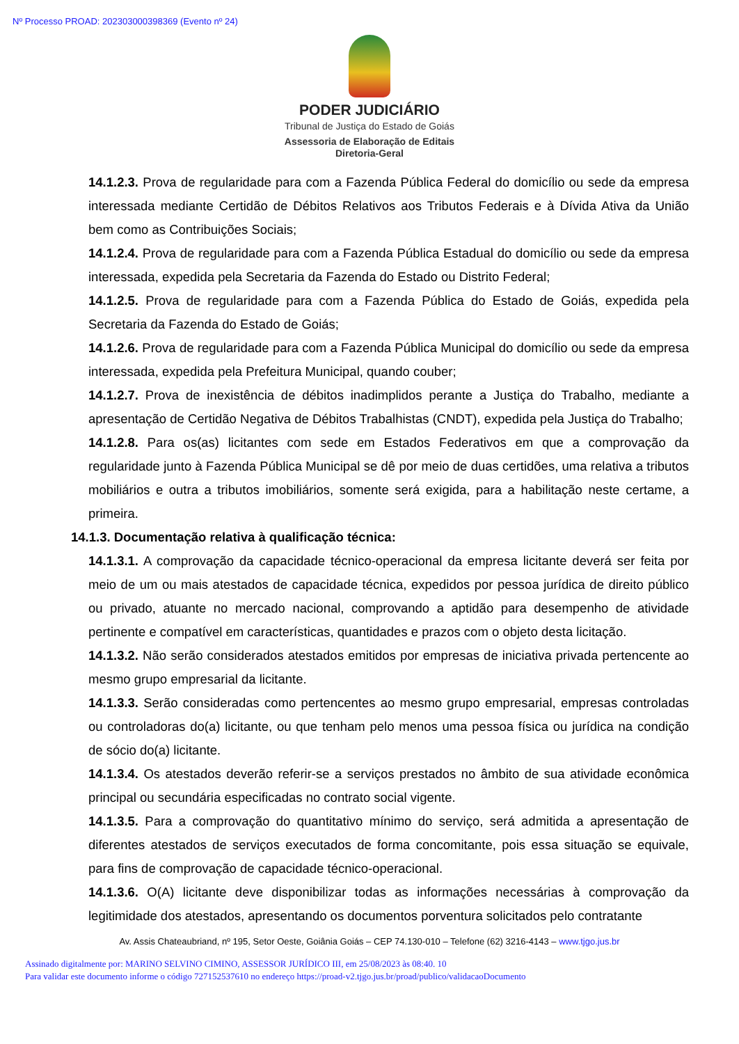Nº Processo PROAD: 202303000398369 (Evento nº 24)
PODER JUDICIÁRIO
Tribunal de Justiça do Estado de Goiás
Assessoria de Elaboração de Editais
Diretoria-Geral
14.1.2.3. Prova de regularidade para com a Fazenda Pública Federal do domicílio ou sede da empresa interessada mediante Certidão de Débitos Relativos aos Tributos Federais e à Dívida Ativa da União bem como as Contribuições Sociais;
14.1.2.4. Prova de regularidade para com a Fazenda Pública Estadual do domicílio ou sede da empresa interessada, expedida pela Secretaria da Fazenda do Estado ou Distrito Federal;
14.1.2.5. Prova de regularidade para com a Fazenda Pública do Estado de Goiás, expedida pela Secretaria da Fazenda do Estado de Goiás;
14.1.2.6. Prova de regularidade para com a Fazenda Pública Municipal do domicílio ou sede da empresa interessada, expedida pela Prefeitura Municipal, quando couber;
14.1.2.7. Prova de inexistência de débitos inadimplidos perante a Justiça do Trabalho, mediante a apresentação de Certidão Negativa de Débitos Trabalhistas (CNDT), expedida pela Justiça do Trabalho;
14.1.2.8. Para os(as) licitantes com sede em Estados Federativos em que a comprovação da regularidade junto à Fazenda Pública Municipal se dê por meio de duas certidões, uma relativa a tributos mobiliários e outra a tributos imobiliários, somente será exigida, para a habilitação neste certame, a primeira.
14.1.3. Documentação relativa à qualificação técnica:
14.1.3.1. A comprovação da capacidade técnico-operacional da empresa licitante deverá ser feita por meio de um ou mais atestados de capacidade técnica, expedidos por pessoa jurídica de direito público ou privado, atuante no mercado nacional, comprovando a aptidão para desempenho de atividade pertinente e compatível em características, quantidades e prazos com o objeto desta licitação.
14.1.3.2. Não serão considerados atestados emitidos por empresas de iniciativa privada pertencente ao mesmo grupo empresarial da licitante.
14.1.3.3. Serão consideradas como pertencentes ao mesmo grupo empresarial, empresas controladas ou controladoras do(a) licitante, ou que tenham pelo menos uma pessoa física ou jurídica na condição de sócio do(a) licitante.
14.1.3.4. Os atestados deverão referir-se a serviços prestados no âmbito de sua atividade econômica principal ou secundária especificadas no contrato social vigente.
14.1.3.5. Para a comprovação do quantitativo mínimo do serviço, será admitida a apresentação de diferentes atestados de serviços executados de forma concomitante, pois essa situação se equivale, para fins de comprovação de capacidade técnico-operacional.
14.1.3.6. O(A) licitante deve disponibilizar todas as informações necessárias à comprovação da legitimidade dos atestados, apresentando os documentos porventura solicitados pelo contratante
Av. Assis Chateaubriand, nº 195, Setor Oeste, Goiânia Goiás – CEP 74.130-010 – Telefone (62) 3216-4143 – www.tjgo.jus.br
Assinado digitalmente por: MARINO SELVINO CIMINO, ASSESSOR JURÍDICO III, em 25/08/2023 às 08:40. 10
Para validar este documento informe o código 727152537610 no endereço https://proad-v2.tjgo.jus.br/proad/publico/validacaoDocumento